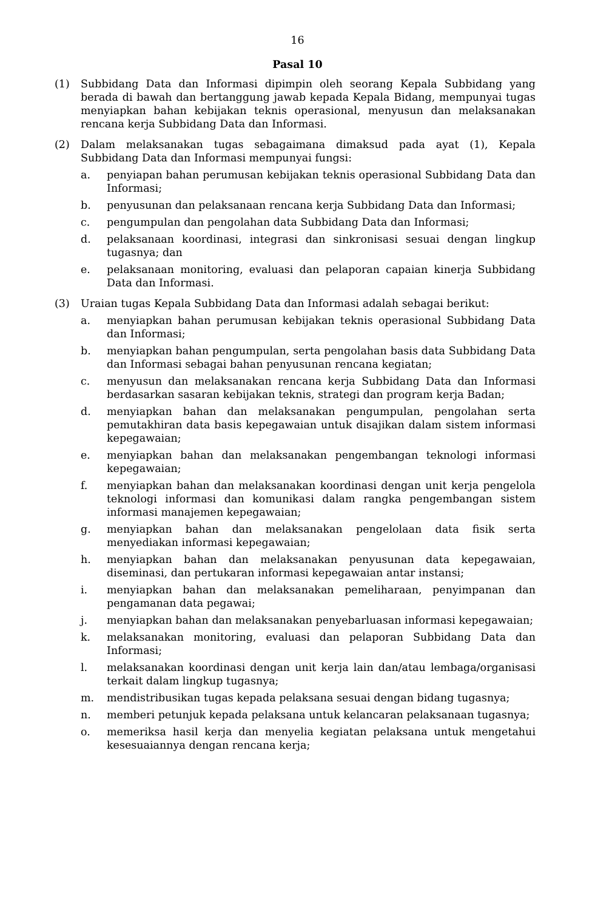16
Pasal 10
(1) Subbidang Data dan Informasi dipimpin oleh seorang Kepala Subbidang yang berada di bawah dan bertanggung jawab kepada Kepala Bidang, mempunyai tugas menyiapkan bahan kebijakan teknis operasional, menyusun dan melaksanakan rencana kerja Subbidang Data dan Informasi.
(2) Dalam melaksanakan tugas sebagaimana dimaksud pada ayat (1), Kepala Subbidang Data dan Informasi mempunyai fungsi:
a. penyiapan bahan perumusan kebijakan teknis operasional Subbidang Data dan Informasi;
b. penyusunan dan pelaksanaan rencana kerja Subbidang Data dan Informasi;
c. pengumpulan dan pengolahan data Subbidang Data dan Informasi;
d. pelaksanaan koordinasi, integrasi dan sinkronisasi sesuai dengan lingkup tugasnya; dan
e. pelaksanaan monitoring, evaluasi dan pelaporan capaian kinerja Subbidang Data dan Informasi.
(3) Uraian tugas Kepala Subbidang Data dan Informasi adalah sebagai berikut:
a. menyiapkan bahan perumusan kebijakan teknis operasional Subbidang Data dan Informasi;
b. menyiapkan bahan pengumpulan, serta pengolahan basis data Subbidang Data dan Informasi sebagai bahan penyusunan rencana kegiatan;
c. menyusun dan melaksanakan rencana kerja Subbidang Data dan Informasi berdasarkan sasaran kebijakan teknis, strategi dan program kerja Badan;
d. menyiapkan bahan dan melaksanakan pengumpulan, pengolahan serta pemutakhiran data basis kepegawaian untuk disajikan dalam sistem informasi kepegawaian;
e. menyiapkan bahan dan melaksanakan pengembangan teknologi informasi kepegawaian;
f. menyiapkan bahan dan melaksanakan koordinasi dengan unit kerja pengelola teknologi informasi dan komunikasi dalam rangka pengembangan sistem informasi manajemen kepegawaian;
g. menyiapkan bahan dan melaksanakan pengelolaan data fisik serta menyediakan informasi kepegawaian;
h. menyiapkan bahan dan melaksanakan penyusunan data kepegawaian, diseminasi, dan pertukaran informasi kepegawaian antar instansi;
i. menyiapkan bahan dan melaksanakan pemeliharaan, penyimpanan dan pengamanan data pegawai;
j. menyiapkan bahan dan melaksanakan penyebarluasan informasi kepegawaian;
k. melaksanakan monitoring, evaluasi dan pelaporan Subbidang Data dan Informasi;
l. melaksanakan koordinasi dengan unit kerja lain dan/atau lembaga/organisasi terkait dalam lingkup tugasnya;
m. mendistribusikan tugas kepada pelaksana sesuai dengan bidang tugasnya;
n. memberi petunjuk kepada pelaksana untuk kelancaran pelaksanaan tugasnya;
o. memeriksa hasil kerja dan menyelia kegiatan pelaksana untuk mengetahui kesesuaiannya dengan rencana kerja;